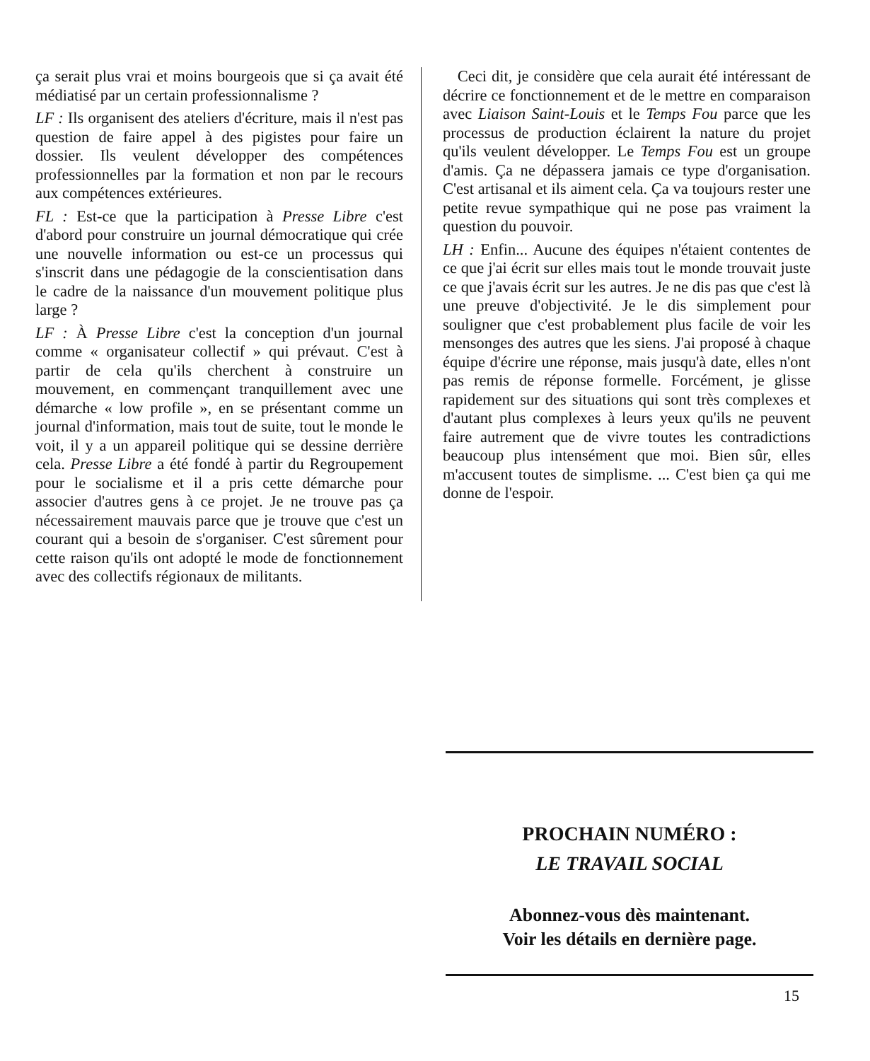ça serait plus vrai et moins bourgeois que si ça avait été médiatisé par un certain professionnalisme ?
LF : Ils organisent des ateliers d'écriture, mais il n'est pas question de faire appel à des pigistes pour faire un dossier. Ils veulent développer des compétences professionnelles par la formation et non par le recours aux compétences extérieures.
FL : Est-ce que la participation à Presse Libre c'est d'abord pour construire un journal démocratique qui crée une nouvelle information ou est-ce un processus qui s'inscrit dans une pédagogie de la conscientisation dans le cadre de la naissance d'un mouvement politique plus large ?
LF : À Presse Libre c'est la conception d'un journal comme « organisateur collectif » qui prévaut. C'est à partir de cela qu'ils cherchent à construire un mouvement, en commençant tranquillement avec une démarche « low profile », en se présentant comme un journal d'information, mais tout de suite, tout le monde le voit, il y a un appareil politique qui se dessine derrière cela. Presse Libre a été fondé à partir du Regroupement pour le socialisme et il a pris cette démarche pour associer d'autres gens à ce projet. Je ne trouve pas ça nécessairement mauvais parce que je trouve que c'est un courant qui a besoin de s'organiser. C'est sûrement pour cette raison qu'ils ont adopté le mode de fonctionnement avec des collectifs régionaux de militants.
Ceci dit, je considère que cela aurait été intéressant de décrire ce fonctionnement et de le mettre en comparaison avec Liaison Saint-Louis et le Temps Fou parce que les processus de production éclairent la nature du projet qu'ils veulent développer. Le Temps Fou est un groupe d'amis. Ça ne dépassera jamais ce type d'organisation. C'est artisanal et ils aiment cela. Ça va toujours rester une petite revue sympathique qui ne pose pas vraiment la question du pouvoir.
LH : Enfin... Aucune des équipes n'étaient contentes de ce que j'ai écrit sur elles mais tout le monde trouvait juste ce que j'avais écrit sur les autres. Je ne dis pas que c'est là une preuve d'objectivité. Je le dis simplement pour souligner que c'est probablement plus facile de voir les mensonges des autres que les siens. J'ai proposé à chaque équipe d'écrire une réponse, mais jusqu'à date, elles n'ont pas remis de réponse formelle. Forcément, je glisse rapidement sur des situations qui sont très complexes et d'autant plus complexes à leurs yeux qu'ils ne peuvent faire autrement que de vivre toutes les contradictions beaucoup plus intensément que moi. Bien sûr, elles m'accusent toutes de simplisme. ... C'est bien ça qui me donne de l'espoir.
PROCHAIN NUMÉRO :
LE TRAVAIL SOCIAL
Abonnez-vous dès maintenant.
Voir les détails en dernière page.
15